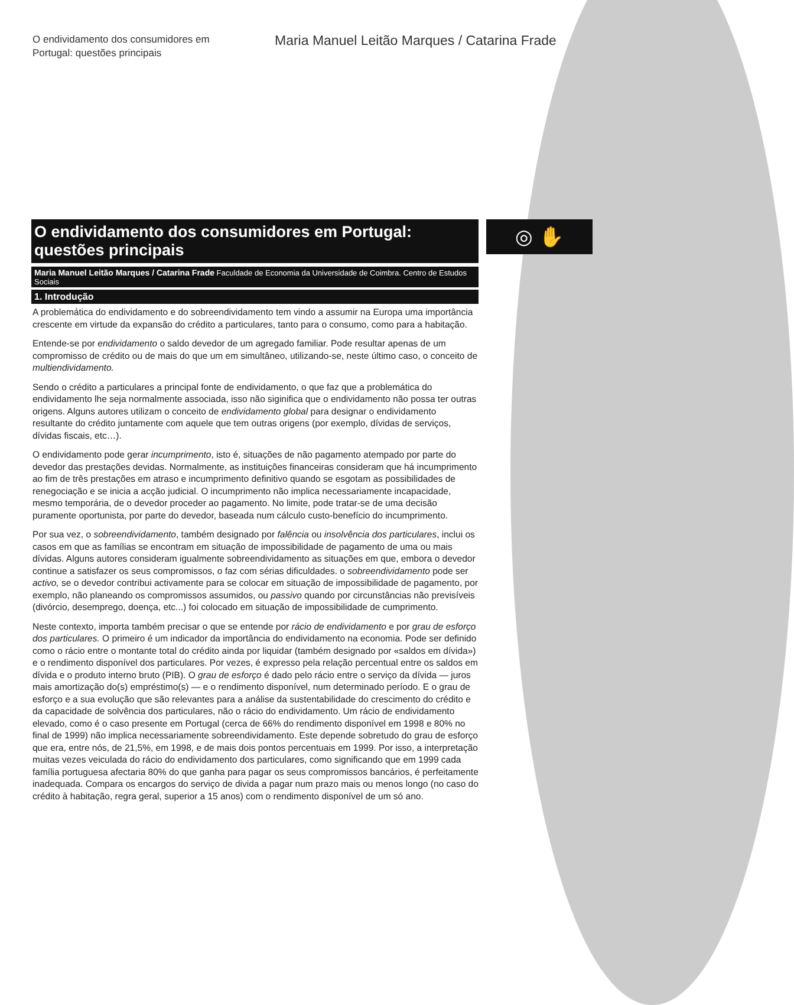O endividamento dos consumidores em Portugal: questões principais
Maria Manuel Leitão Marques / Catarina Frade
◎ ✋
O endividamento dos consumidores em Portugal:
questões principais
Maria Manuel Leitão Marques / Catarina Frade Faculdade de Economia da Universidade de Coimbra. Centro de Estudos Sociais
1. Introdução
A problemática do endividamento e do sobreendividamento tem vindo a assumir na Europa uma importância crescente em virtude da expansão do crédito a particulares, tanto para o consumo, como para a habitação.
Entende-se por endividamento o saldo devedor de um agregado familiar. Pode resultar apenas de um compromisso de crédito ou de mais do que um em simultâneo, utilizando-se, neste último caso, o conceito de multiendividamento.
Sendo o crédito a particulares a principal fonte de endividamento, o que faz que a problemática do endividamento lhe seja normalmente associada, isso não siginifica que o endividamento não possa ter outras origens. Alguns autores utilizam o conceito de endividamento global para designar o endividamento resultante do crédito juntamente com aquele que tem outras origens (por exemplo, dívidas de serviços, dívidas fiscais, etc…).
O endividamento pode gerar incumprimento, isto é, situações de não pagamento atempado por parte do devedor das prestações devidas. Normalmente, as instituições financeiras consideram que há incumprimento ao fim de três prestações em atraso e incumprimento definitivo quando se esgotam as possibilidades de renegociação e se inicia a acção judicial. O incumprimento não implica necessariamente incapacidade, mesmo temporária, de o devedor proceder ao pagamento. No limite, pode tratar-se de uma decisão puramente oportunista, por parte do devedor, baseada num cálculo custo-benefício do incumprimento.
Por sua vez, o sobreendividamento, também designado por falência ou insolvência dos particulares, inclui os casos em que as famílias se encontram em situação de impossibilidade de pagamento de uma ou mais dívidas. Alguns autores consideram igualmente sobreendividamento as situações em que, embora o devedor continue a satisfazer os seus compromissos, o faz com sérias dificuldades. o sobreendividamento pode ser activo, se o devedor contribui activamente para se colocar em situação de impossibilidade de pagamento, por exemplo, não planeando os compromissos assumidos, ou passivo quando por circunstâncias não previsíveis (divórcio, desemprego, doença, etc...) foi colocado em situação de impossibilidade de cumprimento.
Neste contexto, importa também precisar o que se entende por rácio de endividamento e por grau de esforço dos particulares. O primeiro é um indicador da importância do endividamento na economia. Pode ser definido como o rácio entre o montante total do crédito ainda por liquidar (também designado por «saldos em dívida») e o rendimento disponível dos particulares. Por vezes, é expresso pela relação percentual entre os saldos em dívida e o produto interno bruto (PIB). O grau de esforço é dado pelo rácio entre o serviço da dívida — juros mais amortização do(s) empréstimo(s) — e o rendimento disponível, num determinado período. E o grau de esforço e a sua evolução que são relevantes para a análise da sustentabilidade do crescimento do crédito e da capacidade de solvência dos particulares, não o rácio do endividamento. Um rácio de endividamento elevado, como é o caso presente em Portugal (cerca de 66% do rendimento disponível em 1998 e 80% no final de 1999) não implica necessariamente sobreendividamento. Este depende sobretudo do grau de esforço que era, entre nós, de 21,5%, em 1998, e de mais dois pontos percentuais em 1999. Por isso, a interpretação muitas vezes veiculada do rácio do endividamento dos particulares, como significando que em 1999 cada família portuguesa afectaria 80% do que ganha para pagar os seus compromissos bancários, é perfeitamente inadequada. Compara os encargos do serviço de divida a pagar num prazo mais ou menos longo (no caso do crédito à habitação, regra geral, superior a 15 anos) com o rendimento disponível de um só ano.